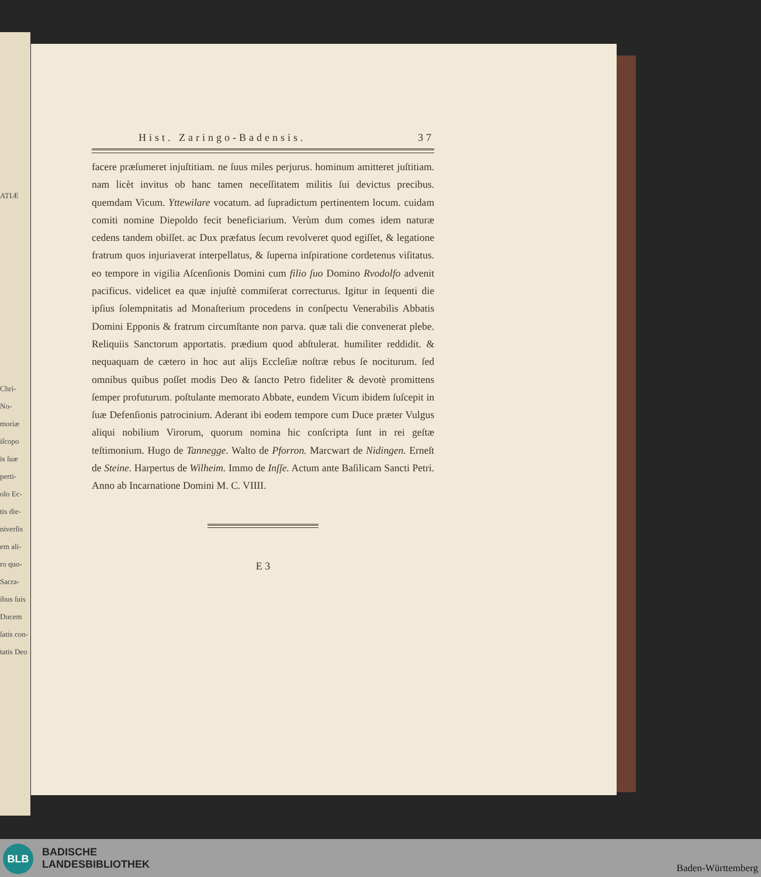ATIÆ
Chri-
Νο-
moriæ
iſcopo
is ſuæ
perti-
olo Ec-
tis die-
niverſis
em ali-
ro quo-
Sacra-
ibus ſuis
Ducem
ſatis con-
tatis Deo
Hist. Zaringo-Badensis. 37
facere præſumeret injuſtitiam. ne ſuus miles perjurus. hominum amitteret juſtitiam. nam licèt invitus ob hanc tamen neceſſitatem militis ſui devictus precibus. quemdam Vicum. Yttewilare vocatum. ad ſupradictum pertinentem locum. cuidam comiti nomine Diepoldo fecit beneficiarium. Verùm dum comes idem naturæ cedens tandem obiſſet. ac Dux præfatus ſecum revolveret quod egiſſet, & legatione fratrum quos injuriaverat interpellatus, & ſuperna inſpiratione cordetenus viſitatus. eo tempore in vigilia Aſcenſionis Domini cum filio ſuo Domino Rvodolfo advenit pacificus. videlicet ea quæ injuſtè commiſerat correcturus. Igitur in ſequenti die ipſius ſolempnitatis ad Monaſterium procedens in conſpectu Venerabilis Abbatis Domini Epponis & fratrum circumſtante non parva. quæ tali die convenerat plebe. Reliquiis Sanctorum apportatis. prædium quod abſtulerat. humiliter reddidit. & nequaquam de cætero in hoc aut alijs Eccleſiæ noſtræ rebus ſe nociturum. ſed omnibus quibus poſſet modis Deo & ſancto Petro fideliter & devotè promittens ſemper profuturum. poſtulante memorato Abbate, eundem Vicum ibidem ſuſcepit in ſuæ Defenſionis patrocinium. Aderant ibi eodem tempore cum Duce præter Vulgus aliqui nobilium Virorum, quorum nomina hic conſcripta ſunt in rei geſtæ teſtimonium. Hugo de Tannegge. Walto de Pforron. Marcwart de Nidingen. Erneſt de Steine. Harpertus de Wilheim. Immo de Inſſe. Actum ante Baſilicam Sancti Petri. Anno ab Incarnatione Domini M. C. VIIII.
E 3
BLB
BADISCHE
LANDESBIBLIOTHEK
Baden-Württemberg